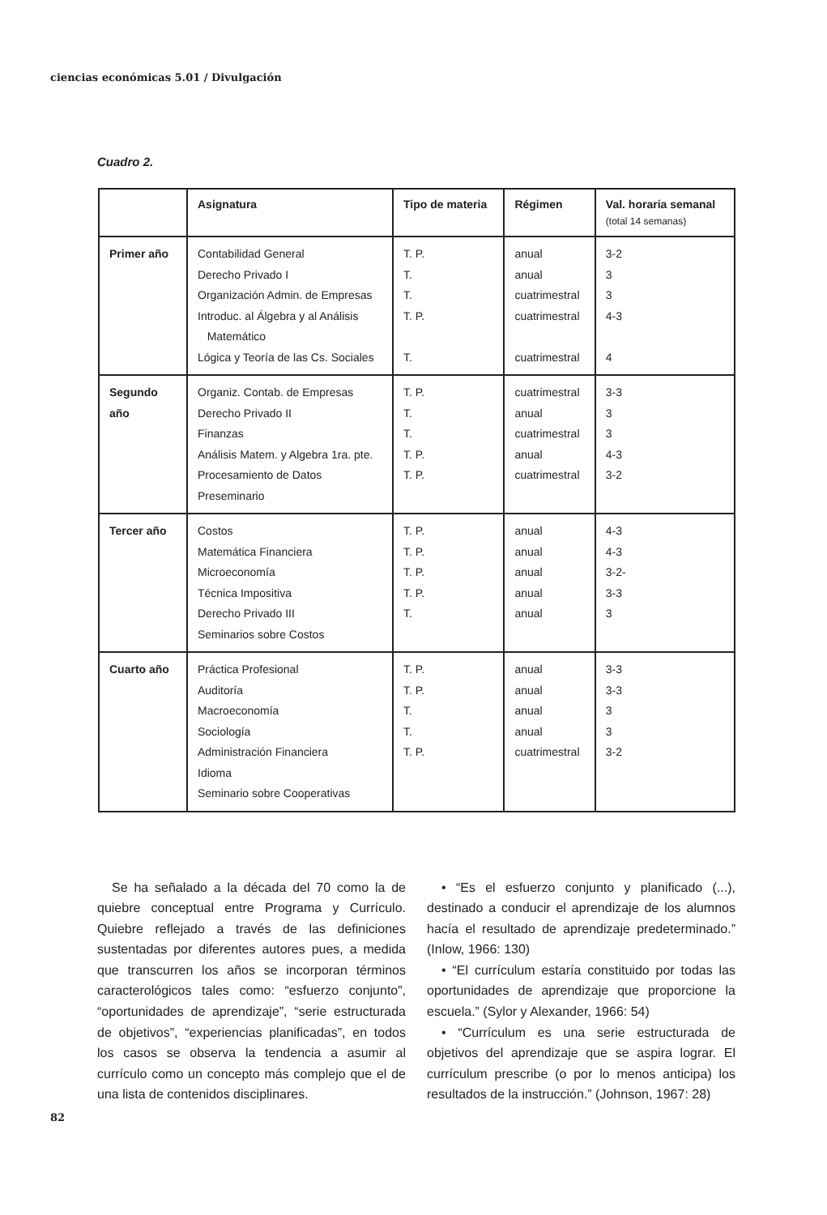ciencias económicas 5.01 / Divulgación
Cuadro 2.
| | Asignatura | Tipo de materia | Régimen | Val. horaria semanal (total 14 semanas) |
| --- | --- | --- | --- | --- |
| Primer año | Contabilidad General Derecho Privado I Organización Admin. de Empresas Introduc. al Álgebra y al Análisis Matemático Lógica y Teoría de las Cs. Sociales | T. P. T. T. T. P. T. | anual anual cuatrimestral cuatrimestral cuatrimestral | 3-2 3 3 4-3 4 |
| Segundo año | Organiz. Contab. de Empresas Derecho Privado II Finanzas Análisis Matem. y Algebra 1ra. pte. Procesamiento de Datos Preseminario | T. P. T. T. T. P. T. P. | cuatrimestral anual cuatrimestral anual cuatrimestral | 3-3 3 3 4-3 3-2 |
| Tercer año | Costos Matemática Financiera Microeconomía Técnica Impositiva Derecho Privado III Seminarios sobre Costos | T. P. T. P. T. P. T. P. T. | anual anual anual anual anual | 4-3 4-3 3-2- 3-3 3 |
| Cuarto año | Práctica Profesional Auditoría Macroeconomía Sociología Administración Financiera Idioma Seminario sobre Cooperativas | T. P. T. P. T. T. T. P. | anual anual anual anual cuatrimestral | 3-3 3-3 3 3 3-2 |
Se ha señalado a la década del 70 como la de quiebre conceptual entre Programa y Currículo. Quiebre reflejado a través de las definiciones sustentadas por diferentes autores pues, a medida que transcurren los años se incorporan términos caracterológicos tales como: “esfuerzo conjunto”, “oportunidades de aprendizaje”, “serie estructurada de objetivos”, “experiencias planificadas”, en todos los casos se observa la tendencia a asumir al currículo como un concepto más complejo que el de una lista de contenidos disciplinares.
• “Es el esfuerzo conjunto y planificado (...), destinado a conducir el aprendizaje de los alumnos hacía el resultado de aprendizaje predeterminado.” (Inlow, 1966: 130)
• “El currículum estaría constituido por todas las oportunidades de aprendizaje que proporcione la escuela.” (Sylor y Alexander, 1966: 54)
• “Currículum es una serie estructurada de objetivos del aprendizaje que se aspira lograr. El currículum prescribe (o por lo menos anticipa) los resultados de la instrucción.” (Johnson, 1967: 28)
82